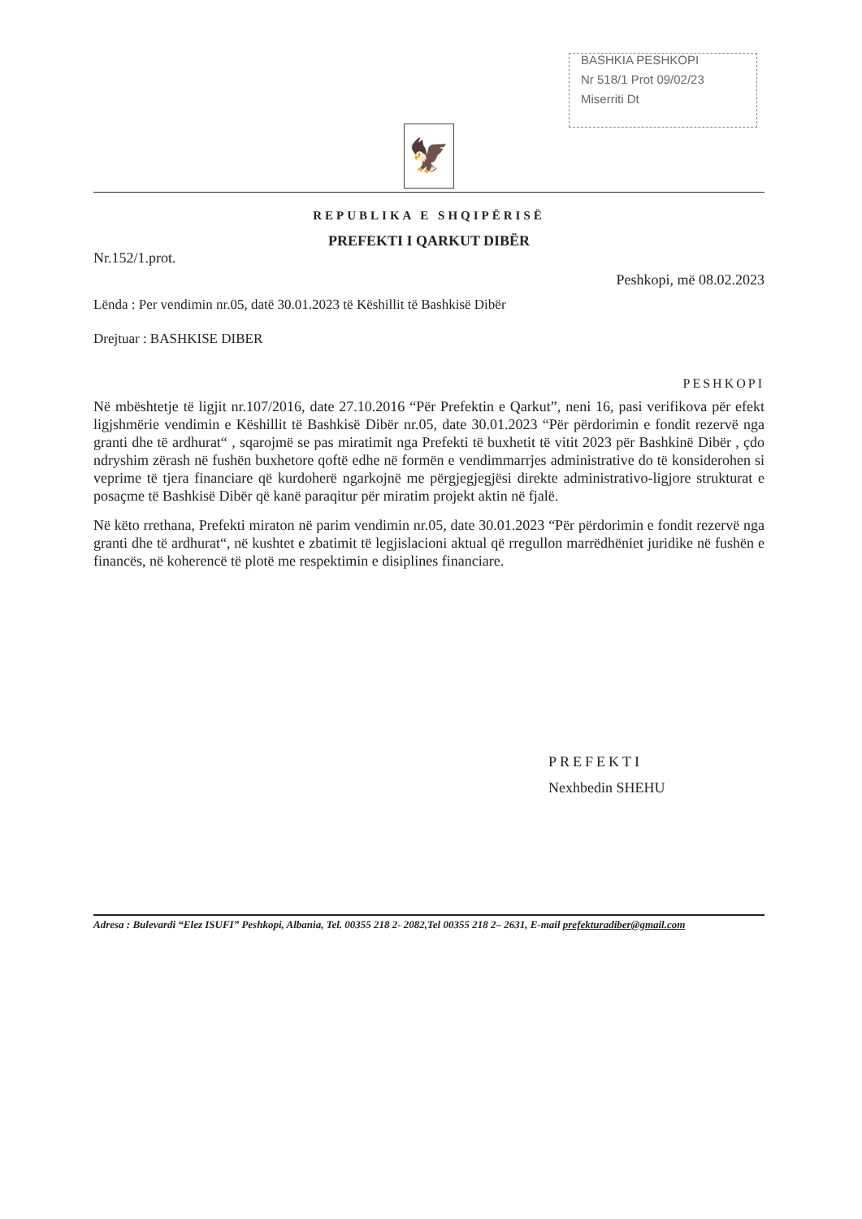BASHKIA PESHKOPI
Nr 518/1 Prot 09/02/23
Miserriti Dt
🦅
REPUBLIKA E SHQIPËRISË
PREFEKTI I QARKUT DIBËR
Nr.152/1.prot.
Peshkopi, më 08.02.2023
Lënda : Per vendimin nr.05, datë 30.01.2023 të Këshillit të Bashkisë Dibër
Drejtuar : BASHKISE DIBER
PESHKOPI
Në mbështetje të ligjit nr.107/2016, date 27.10.2016 “Për Prefektin e Qarkut”, neni 16, pasi verifikova për efekt ligjshmërie vendimin e Këshillit të Bashkisë Dibër nr.05, date 30.01.2023 “Për përdorimin e fondit rezervë nga granti dhe të ardhurat“ , sqarojmë se pas miratimit nga Prefekti të buxhetit të vitit 2023 për Bashkinë Dibër , çdo ndryshim zërash në fushën buxhetore qoftë edhe në formën e vendimmarrjes administrative do të konsiderohen si veprime të tjera financiare që kurdoherë ngarkojnë me përgjegjegjësi direkte administrativo-ligjore strukturat e posaçme të Bashkisë Dibër që kanë paraqitur për miratim projekt aktin në fjalë.
Në këto rrethana, Prefekti miraton në parim vendimin nr.05, date 30.01.2023 “Për përdorimin e fondit rezervë nga granti dhe të ardhurat“, në kushtet e zbatimit të legjislacioni aktual që rregullon marrëdhëniet juridike në fushën e financës, në koherencë të plotë me respektimin e disiplines financiare.
PREFEKTI
Nexhbedin SHEHU
Adresa : Bulevardi “Elez ISUFI” Peshkopi, Albania, Tel. 00355 218 2- 2082,Tel 00355 218 2– 2631, E-mail prefekturadiber@gmail.com